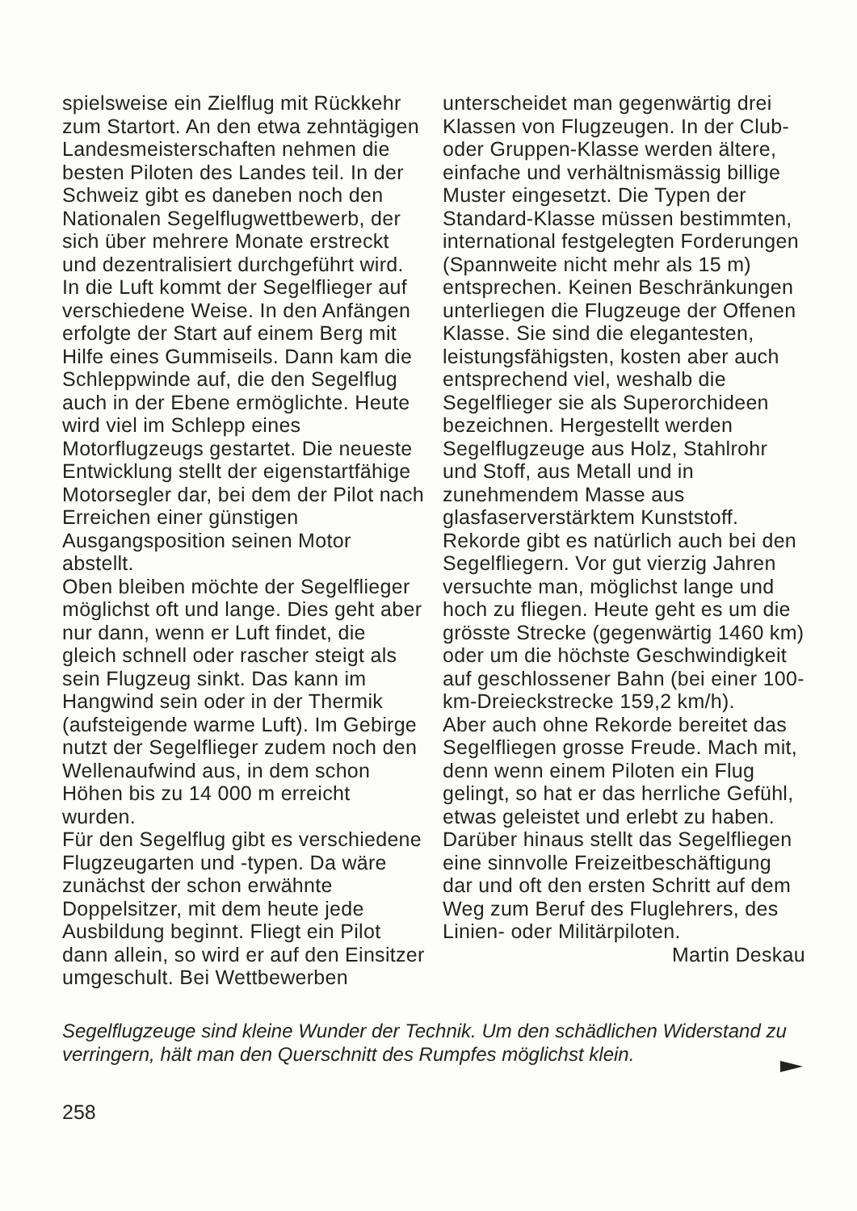spielsweise ein Zielflug mit Rückkehr zum Startort. An den etwa zehntägigen Landesmeisterschaften nehmen die besten Piloten des Landes teil. In der Schweiz gibt es daneben noch den Nationalen Segelflugwettbewerb, der sich über mehrere Monate erstreckt und dezentralisiert durchgeführt wird.
In die Luft kommt der Segelflieger auf verschiedene Weise. In den Anfängen erfolgte der Start auf einem Berg mit Hilfe eines Gummiseils. Dann kam die Schleppwinde auf, die den Segelflug auch in der Ebene ermöglichte. Heute wird viel im Schlepp eines Motorflugzeugs gestartet. Die neueste Entwicklung stellt der eigenstartfähige Motorsegler dar, bei dem der Pilot nach Erreichen einer günstigen Ausgangsposition seinen Motor abstellt.
Oben bleiben möchte der Segelflieger möglichst oft und lange. Dies geht aber nur dann, wenn er Luft findet, die gleich schnell oder rascher steigt als sein Flugzeug sinkt. Das kann im Hangwind sein oder in der Thermik (aufsteigende warme Luft). Im Gebirge nutzt der Segelflieger zudem noch den Wellenaufwind aus, in dem schon Höhen bis zu 14 000 m erreicht wurden.
Für den Segelflug gibt es verschiedene Flugzeugarten und -typen. Da wäre zunächst der schon erwähnte Doppelsitzer, mit dem heute jede Ausbildung beginnt. Fliegt ein Pilot dann allein, so wird er auf den Einsitzer umgeschult. Bei Wettbewerben
unterscheidet man gegenwärtig drei Klassen von Flugzeugen. In der Club- oder Gruppen-Klasse werden ältere, einfache und verhältnismässig billige Muster eingesetzt. Die Typen der Standard-Klasse müssen bestimmten, international festgelegten Forderungen (Spannweite nicht mehr als 15 m) entsprechen. Keinen Beschränkungen unterliegen die Flugzeuge der Offenen Klasse. Sie sind die elegantesten, leistungsfähigsten, kosten aber auch entsprechend viel, weshalb die Segelflieger sie als Superorchideen bezeichnen. Hergestellt werden Segelflugzeuge aus Holz, Stahlrohr und Stoff, aus Metall und in zunehmendem Masse aus glasfaserverstärktem Kunststoff.
Rekorde gibt es natürlich auch bei den Segelfliegern. Vor gut vierzig Jahren versuchte man, möglichst lange und hoch zu fliegen. Heute geht es um die grösste Strecke (gegenwärtig 1460 km) oder um die höchste Geschwindigkeit auf geschlossener Bahn (bei einer 100-km-Dreieckstrecke 159,2 km/h).
Aber auch ohne Rekorde bereitet das Segelfliegen grosse Freude. Mach mit, denn wenn einem Piloten ein Flug gelingt, so hat er das herrliche Gefühl, etwas geleistet und erlebt zu haben. Darüber hinaus stellt das Segelfliegen eine sinnvolle Freizeitbeschäftigung dar und oft den ersten Schritt auf dem Weg zum Beruf des Fluglehrers, des Linien- oder Militärpiloten. Martin Deskau
Segelflugzeuge sind kleine Wunder der Technik. Um den schädlichen Widerstand zu verringern, hält man den Querschnitt des Rumpfes möglichst klein.
258